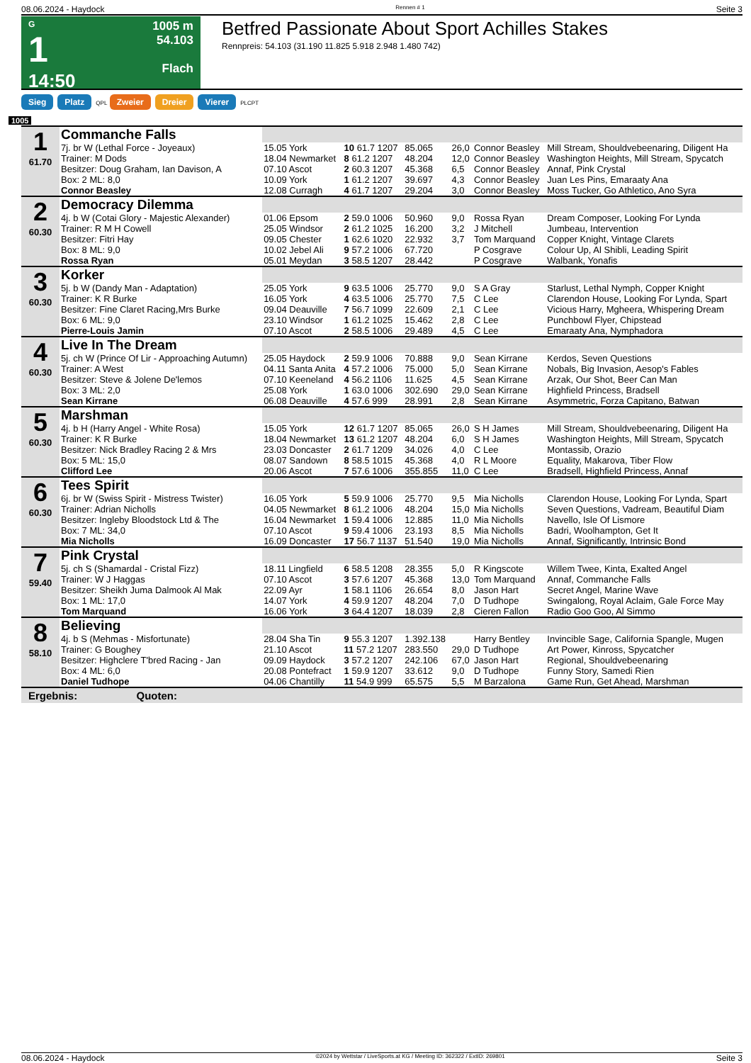08.06.2024 - Haydock Rennen # 1 Seite 3
G
1
14:50
1005 m
54.103
Flach
Betfred Passionate About Sport Achilles Stakes
Rennpreis: 54.103 (31.190 11.825 5.918 2.948 1.480 742)
Sieg Platz QPL Zweier Dreier Vierer PLCPT
1005
| 1 61.70 | Commanche Falls | | | | | | |
| | 7j. br W (Lethal Force - Joyeaux) | 15.05 York | 10 61.7 1207 | 85.065 | 26,0 | Connor Beasley | Mill Stream, Shouldvebeenaring, Diligent Ha |
| | Trainer: M Dods | 18.04 Newmarket | 8 61.2 1207 | 48.204 | 12,0 | Connor Beasley | Washington Heights, Mill Stream, Spycatch |
| | Besitzer: Doug Graham, Ian Davison, A | 07.10 Ascot | 2 60.3 1207 | 45.368 | 6,5 | Connor Beasley | Annaf, Pink Crystal |
| | Box: 2 ML: 8,0 | 10.09 York | 1 61.2 1207 | 39.697 | 4,3 | Connor Beasley | Juan Les Pins, Emaraaty Ana |
| | Connor Beasley | 12.08 Curragh | 4 61.7 1207 | 29.204 | 3,0 | Connor Beasley | Moss Tucker, Go Athletico, Ano Syra |
| 2 60.30 | Democracy Dilemma | | | | | | |
| | 4j. b W (Cotai Glory - Majestic Alexander) | 01.06 Epsom | 2 59.0 1006 | 50.960 | 9,0 | Rossa Ryan | Dream Composer, Looking For Lynda |
| | Trainer: R M H Cowell | 25.05 Windsor | 2 61.2 1025 | 16.200 | 3,2 | J Mitchell | Jumbeau, Intervention |
| | Besitzer: Fitri Hay | 09.05 Chester | 1 62.6 1020 | 22.932 | 3,7 | Tom Marquand | Copper Knight, Vintage Clarets |
| | Box: 8 ML: 9,0 | 10.02 Jebel Ali | 9 57.2 1006 | 67.720 | | P Cosgrave | Colour Up, Al Shibli, Leading Spirit |
| | Rossa Ryan | 05.01 Meydan | 3 58.5 1207 | 28.442 | | P Cosgrave | Walbank, Yonafis |
| 3 60.30 | Korker | | | | | | |
| | 5j. b W (Dandy Man - Adaptation) | 25.05 York | 9 63.5 1006 | 25.770 | 9,0 | S A Gray | Starlust, Lethal Nymph, Copper Knight |
| | Trainer: K R Burke | 16.05 York | 4 63.5 1006 | 25.770 | 7,5 | C Lee | Clarendon House, Looking For Lynda, Spart |
| | Besitzer: Fine Claret Racing,Mrs Burke | 09.04 Deauville | 7 56.7 1099 | 22.609 | 2,1 | C Lee | Vicious Harry, Mgheera, Whispering Dream |
| | Box: 6 ML: 9,0 | 23.10 Windsor | 1 61.2 1025 | 15.462 | 2,8 | C Lee | Punchbowl Flyer, Chipstead |
| | Pierre-Louis Jamin | 07.10 Ascot | 2 58.5 1006 | 29.489 | 4,5 | C Lee | Emaraaty Ana, Nymphadora |
| 4 60.30 | Live In The Dream | | | | | | |
| | 5j. ch W (Prince Of Lir - Approaching Autumn) | 25.05 Haydock | 2 59.9 1006 | 70.888 | 9,0 | Sean Kirrane | Kerdos, Seven Questions |
| | Trainer: A West | 04.11 Santa Anita | 4 57.2 1006 | 75.000 | 5,0 | Sean Kirrane | Nobals, Big Invasion, Aesop's Fables |
| | Besitzer: Steve & Jolene De'lemos | 07.10 Keeneland | 4 56.2 1106 | 11.625 | 4,5 | Sean Kirrane | Arzak, Our Shot, Beer Can Man |
| | Box: 3 ML: 2,0 | 25.08 York | 1 63.0 1006 | 302.690 | 29,0 | Sean Kirrane | Highfield Princess, Bradsell |
| | Sean Kirrane | 06.08 Deauville | 4 57.6 999 | 28.991 | 2,8 | Sean Kirrane | Asymmetric, Forza Capitano, Batwan |
| 5 60.30 | Marshman | | | | | | |
| | 4j. b H (Harry Angel - White Rosa) | 15.05 York | 12 61.7 1207 | 85.065 | 26,0 | S H James | Mill Stream, Shouldvebeenaring, Diligent Ha |
| | Trainer: K R Burke | 18.04 Newmarket | 13 61.2 1207 | 48.204 | 6,0 | S H James | Washington Heights, Mill Stream, Spycatch |
| | Besitzer: Nick Bradley Racing 2 & Mrs | 23.03 Doncaster | 2 61.7 1209 | 34.026 | 4,0 | C Lee | Montassib, Orazio |
| | Box: 5 ML: 15,0 | 08.07 Sandown | 8 58.5 1015 | 45.368 | 4,0 | R L Moore | Equality, Makarova, Tiber Flow |
| | Clifford Lee | 20.06 Ascot | 7 57.6 1006 | 355.855 | 11,0 | C Lee | Bradsell, Highfield Princess, Annaf |
| 6 60.30 | Tees Spirit | | | | | | |
| | 6j. br W (Swiss Spirit - Mistress Twister) | 16.05 York | 5 59.9 1006 | 25.770 | 9,5 | Mia Nicholls | Clarendon House, Looking For Lynda, Spart |
| | Trainer: Adrian Nicholls | 04.05 Newmarket | 8 61.2 1006 | 48.204 | 15,0 | Mia Nicholls | Seven Questions, Vadream, Beautiful Diam |
| | Besitzer: Ingleby Bloodstock Ltd & The | 16.04 Newmarket | 1 59.4 1006 | 12.885 | 11,0 | Mia Nicholls | Navello, Isle Of Lismore |
| | Box: 7 ML: 34,0 | 07.10 Ascot | 9 59.4 1006 | 23.193 | 8,5 | Mia Nicholls | Badri, Woolhampton, Get It |
| | Mia Nicholls | 16.09 Doncaster | 17 56.7 1137 | 51.540 | 19,0 | Mia Nicholls | Annaf, Significantly, Intrinsic Bond |
| 7 59.40 | Pink Crystal | | | | | | |
| | 5j. ch S (Shamardal - Cristal Fizz) | 18.11 Lingfield | 6 58.5 1208 | 28.355 | 5,0 | R Kingscote | Willem Twee, Kinta, Exalted Angel |
| | Trainer: W J Haggas | 07.10 Ascot | 3 57.6 1207 | 45.368 | 13,0 | Tom Marquand | Annaf, Commanche Falls |
| | Besitzer: Sheikh Juma Dalmook Al Mak | 22.09 Ayr | 1 58.1 1106 | 26.654 | 8,0 | Jason Hart | Secret Angel, Marine Wave |
| | Box: 1 ML: 17,0 | 14.07 York | 4 59.9 1207 | 48.204 | 7,0 | D Tudhope | Swingalong, Royal Aclaim, Gale Force May |
| | Tom Marquand | 16.06 York | 3 64.4 1207 | 18.039 | 2,8 | Cieren Fallon | Radio Goo Goo, Al Simmo |
| 8 58.10 | Believing | | | | | | |
| | 4j. b S (Mehmas - Misfortunate) | 28.04 Sha Tin | 9 55.3 1207 | 1.392.138 | | Harry Bentley | Invincible Sage, California Spangle, Mugen |
| | Trainer: G Boughey | 21.10 Ascot | 11 57.2 1207 | 283.550 | 29,0 | D Tudhope | Art Power, Kinross, Spycatcher |
| | Besitzer: Highclere T'bred Racing - Jan | 09.09 Haydock | 3 57.2 1207 | 242.106 | 67,0 | Jason Hart | Regional, Shouldvebeenaring |
| | Box: 4 ML: 6,0 | 20.08 Pontefract | 1 59.9 1207 | 33.612 | 9,0 | D Tudhope | Funny Story, Samedi Rien |
| | Daniel Tudhope | 04.06 Chantilly | 11 54.9 999 | 65.575 | 5,5 | M Barzalona | Game Run, Get Ahead, Marshman |
| Ergebnis: Quoten: | | | | | | | |
08.06.2024 - Haydock ©2024 by Wettstar / LiveSports.at KG / Meeting ID: 362322 / ExtID: 269801 Seite 3